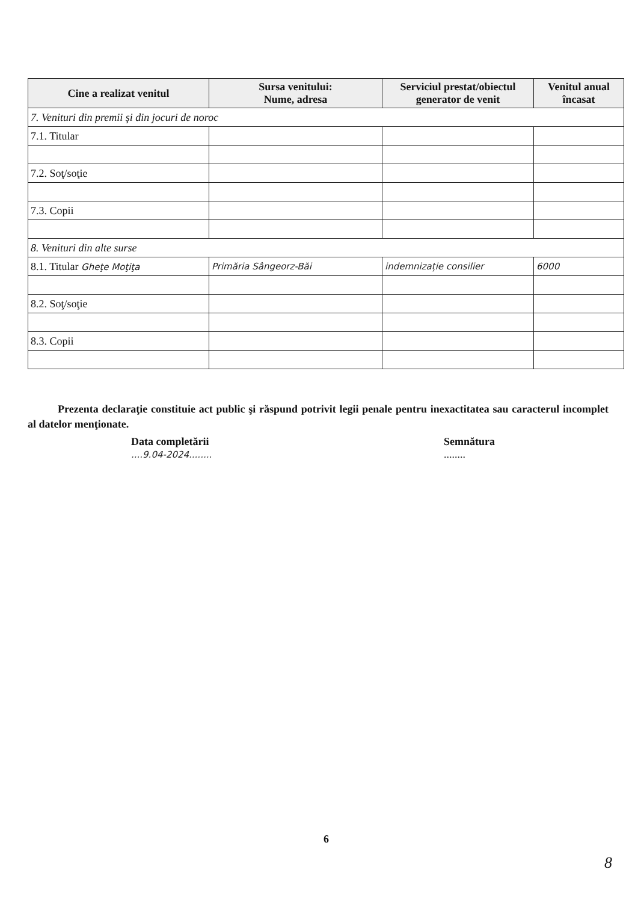| Cine a realizat venitul | Sursa venitului: Nume, adresa | Serviciul prestat/obiectul generator de venit | Venitul anual încasat |
| --- | --- | --- | --- |
| 7. Venituri din premii şi din jocuri de noroc | | | |
| 7.1. Titular | | | |
| 7.2. Soţ/soţie | | | |
| 7.3. Copii | | | |
| 8. Venituri din alte surse | | | |
| 8.1. Titular Gheţe Moţiţa | Primăria Sângeorz-Băi | indemnizație consilier | 6000 |
| 8.2. Soţ/soţie | | | |
| 8.3. Copii | | | |
Prezenta declaraţie constituie act public şi răspund potrivit legii penale pentru inexactitatea sau caracterul incomplet al datelor menţionate.
Data completării
....9.04-2024........
Semnătura
........
6
8